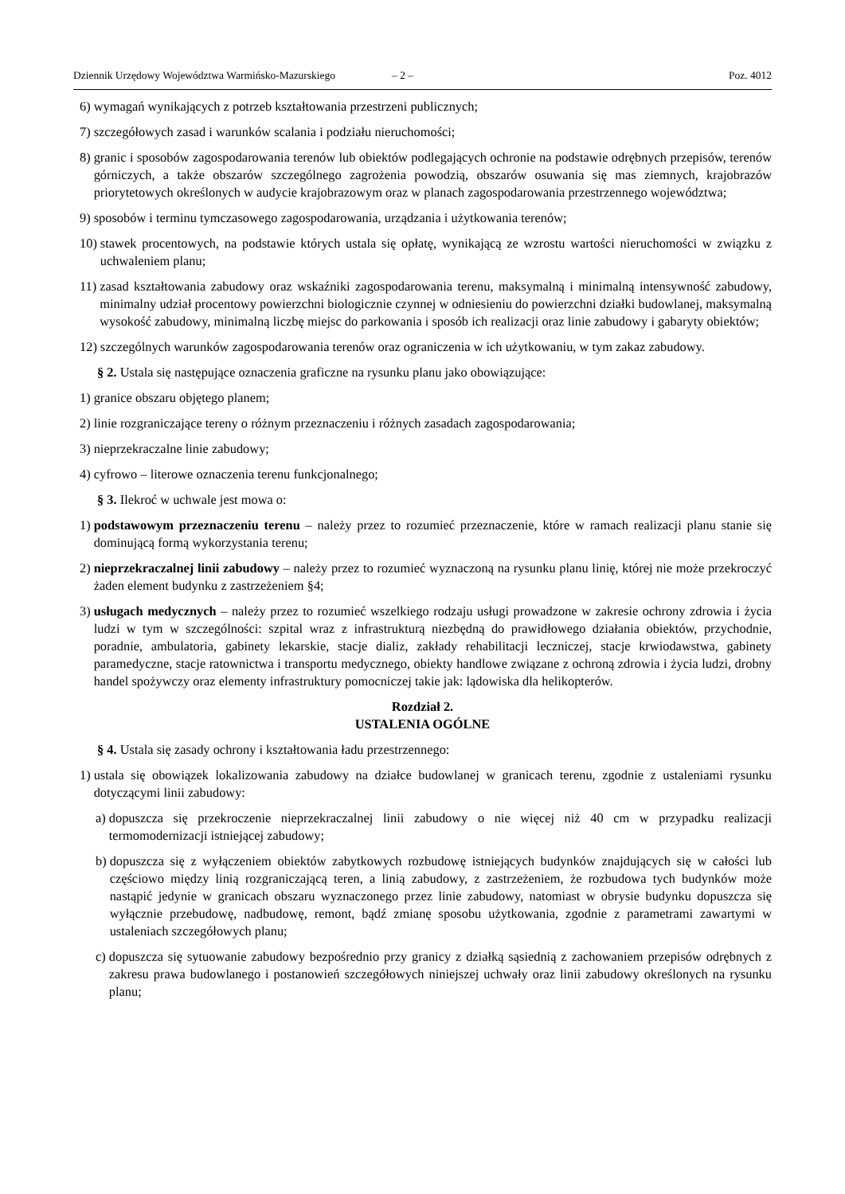Dziennik Urzędowy Województwa Warmińsko-Mazurskiego – 2 – Poz. 4012
6) wymagań wynikających z potrzeb kształtowania przestrzeni publicznych;
7) szczegółowych zasad i warunków scalania i podziału nieruchomości;
8) granic i sposobów zagospodarowania terenów lub obiektów podlegających ochronie na podstawie odrębnych przepisów, terenów górniczych, a także obszarów szczególnego zagrożenia powodzią, obszarów osuwania się mas ziemnych, krajobrazów priorytetowych określonych w audycie krajobrazowym oraz w planach zagospodarowania przestrzennego województwa;
9) sposobów i terminu tymczasowego zagospodarowania, urządzania i użytkowania terenów;
10) stawek procentowych, na podstawie których ustala się opłatę, wynikającą ze wzrostu wartości nieruchomości w związku z uchwaleniem planu;
11) zasad kształtowania zabudowy oraz wskaźniki zagospodarowania terenu, maksymalną i minimalną intensywność zabudowy, minimalny udział procentowy powierzchni biologicznie czynnej w odniesieniu do powierzchni działki budowlanej, maksymalną wysokość zabudowy, minimalną liczbę miejsc do parkowania i sposób ich realizacji oraz linie zabudowy i gabaryty obiektów;
12) szczególnych warunków zagospodarowania terenów oraz ograniczenia w ich użytkowaniu, w tym zakaz zabudowy.
§ 2. Ustala się następujące oznaczenia graficzne na rysunku planu jako obowiązujące:
1) granice obszaru objętego planem;
2) linie rozgraniczające tereny o różnym przeznaczeniu i różnych zasadach zagospodarowania;
3) nieprzekraczalne linie zabudowy;
4) cyfrowo – literowe oznaczenia terenu funkcjonalnego;
§ 3. Ilekroć w uchwale jest mowa o:
1) podstawowym przeznaczeniu terenu – należy przez to rozumieć przeznaczenie, które w ramach realizacji planu stanie się dominującą formą wykorzystania terenu;
2) nieprzekraczalnej linii zabudowy – należy przez to rozumieć wyznaczoną na rysunku planu linię, której nie może przekroczyć żaden element budynku z zastrzeżeniem §4;
3) usługach medycznych – należy przez to rozumieć wszelkiego rodzaju usługi prowadzone w zakresie ochrony zdrowia i życia ludzi w tym w szczególności: szpital wraz z infrastrukturą niezbędną do prawidłowego działania obiektów, przychodnie, poradnie, ambulatoria, gabinety lekarskie, stacje dializ, zakłady rehabilitacji leczniczej, stacje krwiodawstwa, gabinety paramedyczne, stacje ratownictwa i transportu medycznego, obiekty handlowe związane z ochroną zdrowia i życia ludzi, drobny handel spożywczy oraz elementy infrastruktury pomocniczej takie jak: lądowiska dla helikopterów.
Rozdział 2.
USTALENIA OGÓLNE
§ 4. Ustala się zasady ochrony i kształtowania ładu przestrzennego:
1) ustala się obowiązek lokalizowania zabudowy na działce budowlanej w granicach terenu, zgodnie z ustaleniami rysunku dotyczącymi linii zabudowy:
a) dopuszcza się przekroczenie nieprzekraczalnej linii zabudowy o nie więcej niż 40 cm w przypadku realizacji termomodernizacji istniejącej zabudowy;
b) dopuszcza się z wyłączeniem obiektów zabytkowych rozbudowę istniejących budynków znajdujących się w całości lub częściowo między linią rozgraniczającą teren, a linią zabudowy, z zastrzeżeniem, że rozbudowa tych budynków może nastąpić jedynie w granicach obszaru wyznaczonego przez linie zabudowy, natomiast w obrysie budynku dopuszcza się wyłącznie przebudowę, nadbudowę, remont, bądź zmianę sposobu użytkowania, zgodnie z parametrami zawartymi w ustaleniach szczegółowych planu;
c) dopuszcza się sytuowanie zabudowy bezpośrednio przy granicy z działką sąsiednią z zachowaniem przepisów odrębnych z zakresu prawa budowlanego i postanowień szczegółowych niniejszej uchwały oraz linii zabudowy określonych na rysunku planu;